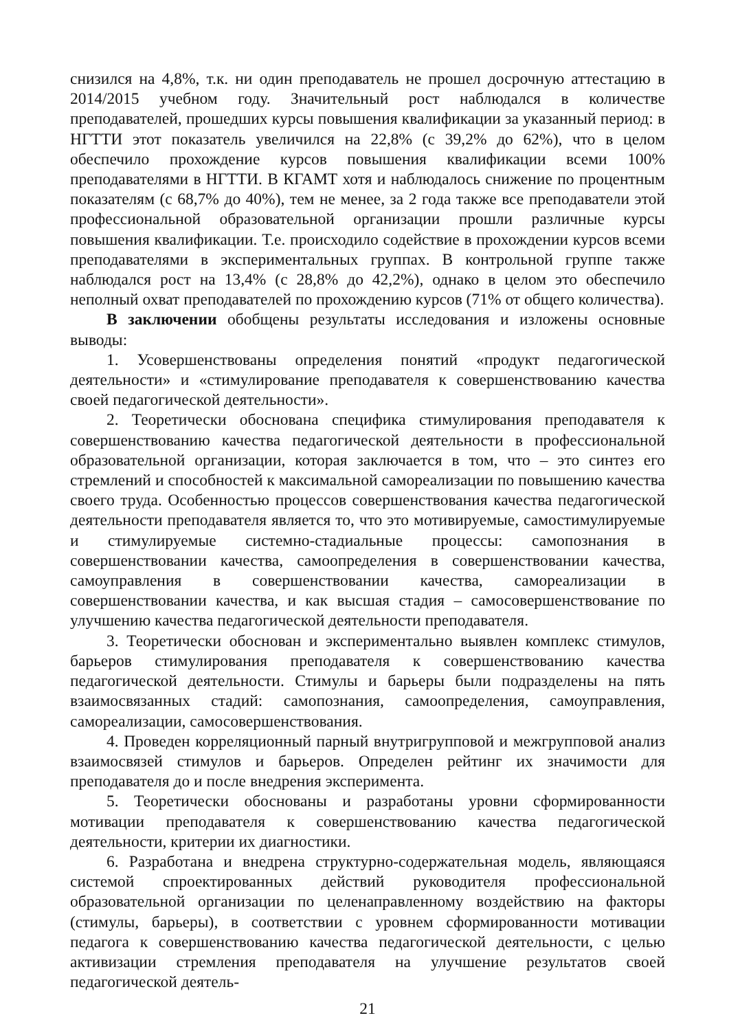снизился на 4,8%, т.к. ни один преподаватель не прошел досрочную аттестацию в 2014/2015 учебном году. Значительный рост наблюдался в количестве преподавателей, прошедших курсы повышения квалификации за указанный период: в НГТТИ этот показатель увеличился на 22,8% (с 39,2% до 62%), что в целом обеспечило прохождение курсов повышения квалификации всеми 100% преподавателями в НГТТИ. В КГАМТ хотя и наблюдалось снижение по процентным показателям (с 68,7% до 40%), тем не менее, за 2 года также все преподаватели этой профессиональной образовательной организации прошли различные курсы повышения квалификации. Т.е. происходило содействие в прохождении курсов всеми преподавателями в экспериментальных группах. В контрольной группе также наблюдался рост на 13,4% (с 28,8% до 42,2%), однако в целом это обеспечило неполный охват преподавателей по прохождению курсов (71% от общего количества).
В заключении обобщены результаты исследования и изложены основные выводы:
1. Усовершенствованы определения понятий «продукт педагогической деятельности» и «стимулирование преподавателя к совершенствованию качества своей педагогической деятельности».
2. Теоретически обоснована специфика стимулирования преподавателя к совершенствованию качества педагогической деятельности в профессиональной образовательной организации, которая заключается в том, что – это синтез его стремлений и способностей к максимальной самореализации по повышению качества своего труда. Особенностью процессов совершенствования качества педагогической деятельности преподавателя является то, что это мотивируемые, самостимулируемые и стимулируемые системно-стадиальные процессы: самопознания в совершенствовании качества, самоопределения в совершенствовании качества, самоуправления в совершенствовании качества, самореализации в совершенствовании качества, и как высшая стадия – самосовершенствование по улучшению качества педагогической деятельности преподавателя.
3. Теоретически обоснован и экспериментально выявлен комплекс стимулов, барьеров стимулирования преподавателя к совершенствованию качества педагогической деятельности. Стимулы и барьеры были подразделены на пять взаимосвязанных стадий: самопознания, самоопределения, самоуправления, самореализации, самосовершенствования.
4. Проведен корреляционный парный внутригрупповой и межгрупповой анализ взаимосвязей стимулов и барьеров. Определен рейтинг их значимости для преподавателя до и после внедрения эксперимента.
5. Теоретически обоснованы и разработаны уровни сформированности мотивации преподавателя к совершенствованию качества педагогической деятельности, критерии их диагностики.
6. Разработана и внедрена структурно-содержательная модель, являющаяся системой спроектированных действий руководителя профессиональной образовательной организации по целенаправленному воздействию на факторы (стимулы, барьеры), в соответствии с уровнем сформированности мотивации педагога к совершенствованию качества педагогической деятельности, с целью активизации стремления преподавателя на улучшение результатов своей педагогической деятель-
21